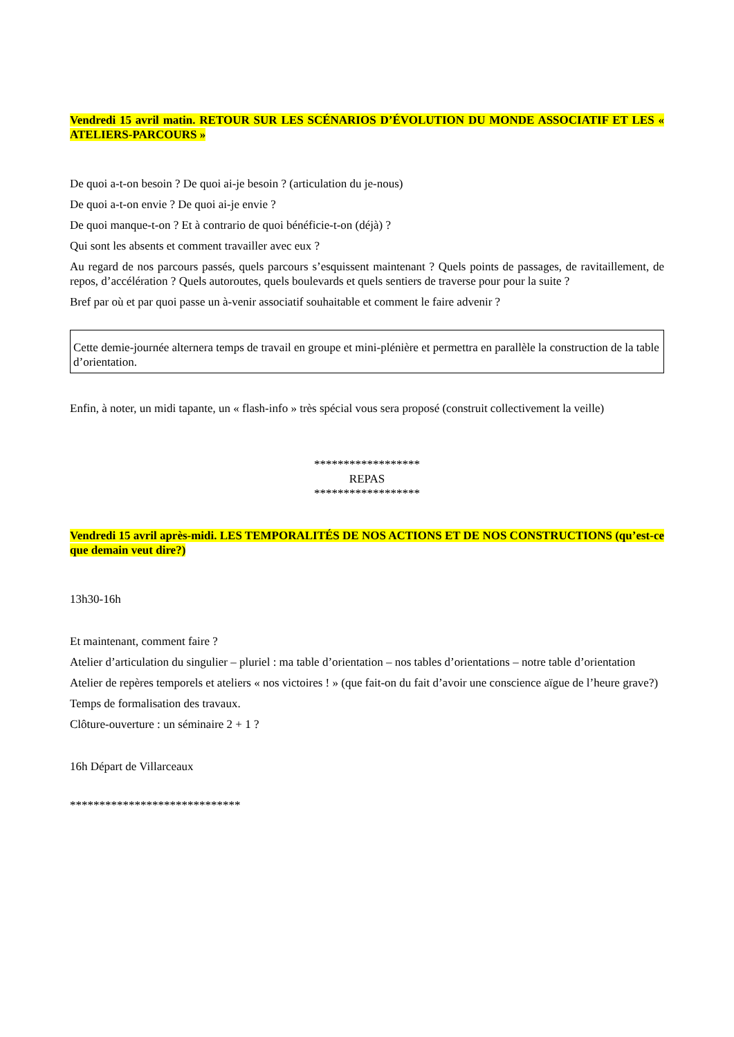Vendredi 15 avril matin. RETOUR SUR LES SCÉNARIOS D’ÉVOLUTION DU MONDE ASSOCIATIF ET LES « ATELIERS-PARCOURS »
De quoi a-t-on besoin ? De quoi ai-je besoin ? (articulation du je-nous)
De quoi a-t-on envie ? De quoi ai-je envie ?
De quoi manque-t-on ? Et à contrario de quoi bénéficie-t-on (déjà) ?
Qui sont les absents et comment travailler avec eux ?
Au regard de nos parcours passés, quels parcours s’esquissent maintenant ? Quels points de passages, de ravitaillement, de repos, d’accélération ? Quels autoroutes, quels boulevards et quels sentiers de traverse pour pour la suite ?
Bref par où et par quoi passe un à-venir associatif souhaitable et comment le faire advenir ?
Cette demie-journée alternera temps de travail en groupe et mini-plénière et permettra en parallèle la construction de la table d’orientation.
Enfin, à noter, un midi tapante, un « flash-info » très spécial vous sera proposé (construit collectivement la veille)
******************
REPAS
******************
Vendredi 15 avril après-midi. LES TEMPORALITÉS DE NOS ACTIONS ET DE NOS CONSTRUCTIONS (qu’est-ce que demain veut dire?)
13h30-16h
Et maintenant, comment faire ?
Atelier d’articulation du singulier – pluriel : ma table d’orientation – nos tables d’orientations – notre table d’orientation
Atelier de repères temporels et ateliers « nos victoires ! » (que fait-on du fait d’avoir une conscience aïgue de l’heure grave?)
Temps de formalisation des travaux.
Clôture-ouverture : un séminaire 2 + 1 ?
16h Départ de Villarceaux
*****************************